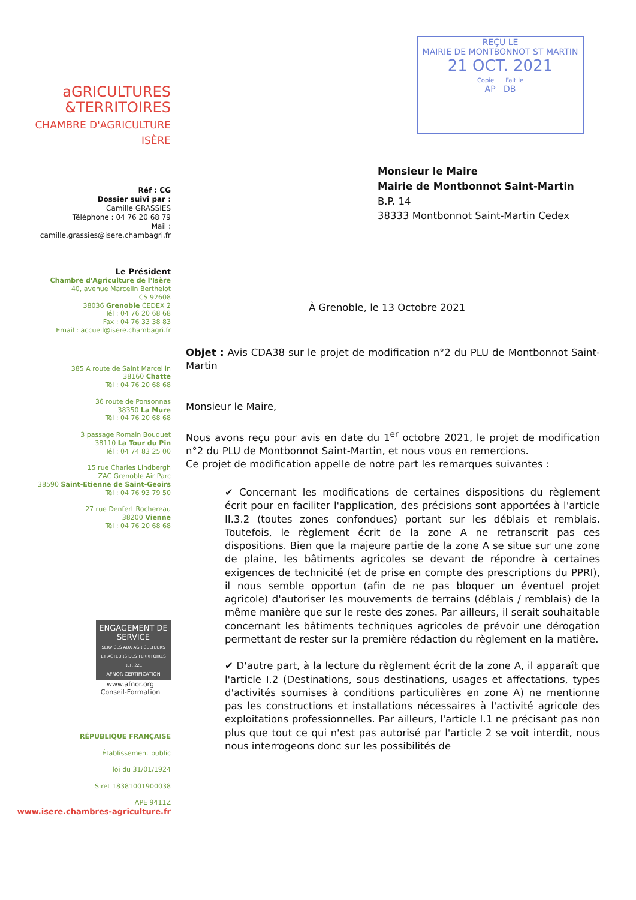aGRICULTURES
&TERRITOIRES
CHAMBRE D'AGRICULTURE
ISÈRE
Réf : CG
Dossier suivi par :
Camille GRASSIES
Téléphone : 04 76 20 68 79
Mail :
camille.grassies@isere.chambagri.fr
Le Président
Chambre d'Agriculture de l'Isère
40, avenue Marcelin Berthelot
CS 92608
38036 Grenoble CEDEX 2
Tél : 04 76 20 68 68
Fax : 04 76 33 38 83
Email : accueil@isere.chambagri.fr
385 A route de Saint Marcellin
38160 Chatte
Tél : 04 76 20 68 68
36 route de Ponsonnas
38350 La Mure
Tél : 04 76 20 68 68
3 passage Romain Bouquet
38110 La Tour du Pin
Tél : 04 74 83 25 00
15 rue Charles Lindbergh
ZAC Grenoble Air Parc
38590 Saint-Etienne de Saint-Geoirs
Tél : 04 76 93 79 50
27 rue Denfert Rochereau
38200 Vienne
Tél : 04 76 20 68 68
ENGAGEMENT DE SERVICE
SERVICES AUX AGRICULTEURS ET ACTEURS DES TERRITOIRES REF. 221
AFNOR CERTIFICATION
www.afnor.org
Conseil-Formation
RÉPUBLIQUE FRANÇAISE
Établissement public
loi du 31/01/1924
Siret 18381001900038
APE 9411Z
www.isere.chambres-agriculture.fr
REÇU LE
MAIRIE DE MONTBONNOT ST MARTIN
21 OCT. 2021
Copie Fait le
AP DB
Monsieur le Maire
Mairie de Montbonnot Saint-Martin
B.P. 14
38333 Montbonnot Saint-Martin Cedex
À Grenoble, le 13 Octobre 2021
Objet : Avis CDA38 sur le projet de modification n°2 du PLU de Montbonnot Saint-Martin
Monsieur le Maire,
Nous avons reçu pour avis en date du 1<sup>er</sup> octobre 2021, le projet de modification n°2 du PLU de Montbonnot Saint-Martin, et nous vous en remercions.
Ce projet de modification appelle de notre part les remarques suivantes :
✔ Concernant les modifications de certaines dispositions du règlement écrit pour en faciliter l'application, des précisions sont apportées à l'article II.3.2 (toutes zones confondues) portant sur les déblais et remblais. Toutefois, le règlement écrit de la zone A ne retranscrit pas ces dispositions. Bien que la majeure partie de la zone A se situe sur une zone de plaine, les bâtiments agricoles se devant de répondre à certaines exigences de technicité (et de prise en compte des prescriptions du PPRI), il nous semble opportun (afin de ne pas bloquer un éventuel projet agricole) d'autoriser les mouvements de terrains (déblais / remblais) de la même manière que sur le reste des zones. Par ailleurs, il serait souhaitable concernant les bâtiments techniques agricoles de prévoir une dérogation permettant de rester sur la première rédaction du règlement en la matière.
✔ D'autre part, à la lecture du règlement écrit de la zone A, il apparaît que l'article I.2 (Destinations, sous destinations, usages et affectations, types d'activités soumises à conditions particulières en zone A) ne mentionne pas les constructions et installations nécessaires à l'activité agricole des exploitations professionnelles. Par ailleurs, l'article I.1 ne précisant pas non plus que tout ce qui n'est pas autorisé par l'article 2 se voit interdit, nous nous interrogeons donc sur les possibilités de